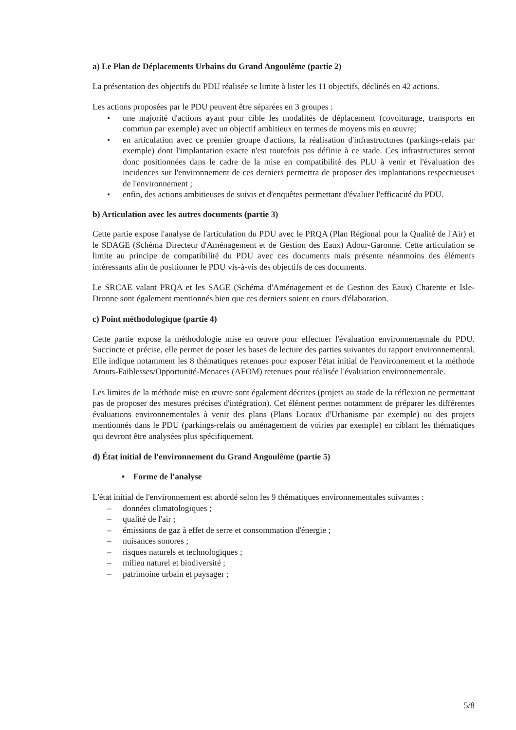a) Le Plan de Déplacements Urbains du Grand Angoulême (partie 2)
La présentation des objectifs du PDU réalisée se limite à lister les 11 objectifs, déclinés en 42 actions.
Les actions proposées par le PDU peuvent être séparées en 3 groupes :
• une majorité d'actions ayant pour cible les modalités de déplacement (covoiturage, transports en commun par exemple) avec un objectif ambitieux en termes de moyens mis en œuvre;
• en articulation avec ce premier groupe d'actions, la réalisation d'infrastructures (parkings-relais par exemple) dont l'implantation exacte n'est toutefois pas définie à ce stade. Ces infrastructures seront donc positionnées dans le cadre de la mise en compatibilité des PLU à venir et l'évaluation des incidences sur l'environnement de ces derniers permettra de proposer des implantations respectueuses de l'environnement ;
• enfin, des actions ambitieuses de suivis et d'enquêtes permettant d'évaluer l'efficacité du PDU.
b) Articulation avec les autres documents (partie 3)
Cette partie expose l'analyse de l'articulation du PDU avec le PRQA (Plan Régional pour la Qualité de l'Air) et le SDAGE (Schéma Directeur d'Aménagement et de Gestion des Eaux) Adour-Garonne. Cette articulation se limite au principe de compatibilité du PDU avec ces documents mais présente néanmoins des éléments intéressants afin de positionner le PDU vis-à-vis des objectifs de ces documents.
Le SRCAE valant PRQA et les SAGE (Schéma d'Aménagement et de Gestion des Eaux) Charente et Isle-Dronne sont également mentionnés bien que ces derniers soient en cours d'élaboration.
c) Point méthodologique (partie 4)
Cette partie expose la méthodologie mise en œuvre pour effectuer l'évaluation environnementale du PDU. Succincte et précise, elle permet de poser les bases de lecture des parties suivantes du rapport environnemental. Elle indique notamment les 8 thématiques retenues pour exposer l'état initial de l'environnement et la méthode Atouts-Faiblesses/Opportunité-Menaces (AFOM) retenues pour réalisée l'évaluation environnementale.
Les limites de la méthode mise en œuvre sont également décrites (projets au stade de la réflexion ne permettant pas de proposer des mesures précises d'intégration). Cet élément permet notamment de préparer les différentes évaluations environnementales à venir des plans (Plans Locaux d'Urbanisme par exemple) ou des projets mentionnés dans le PDU (parkings-relais ou aménagement de voiries par exemple) en ciblant les thématiques qui devront être analysées plus spécifiquement.
d) État initial de l'environnement du Grand Angoulême (partie 5)
• Forme de l'analyse
L'état initial de l'environnement est abordé selon les 9 thématiques environnementales suivantes :
– données climatologiques ;
– qualité de l'air ;
– émissions de gaz à effet de serre et consommation d'énergie ;
– nuisances sonores ;
– risques naturels et technologiques ;
– milieu naturel et biodiversité ;
– patrimoine urbain et paysager ;
5/8